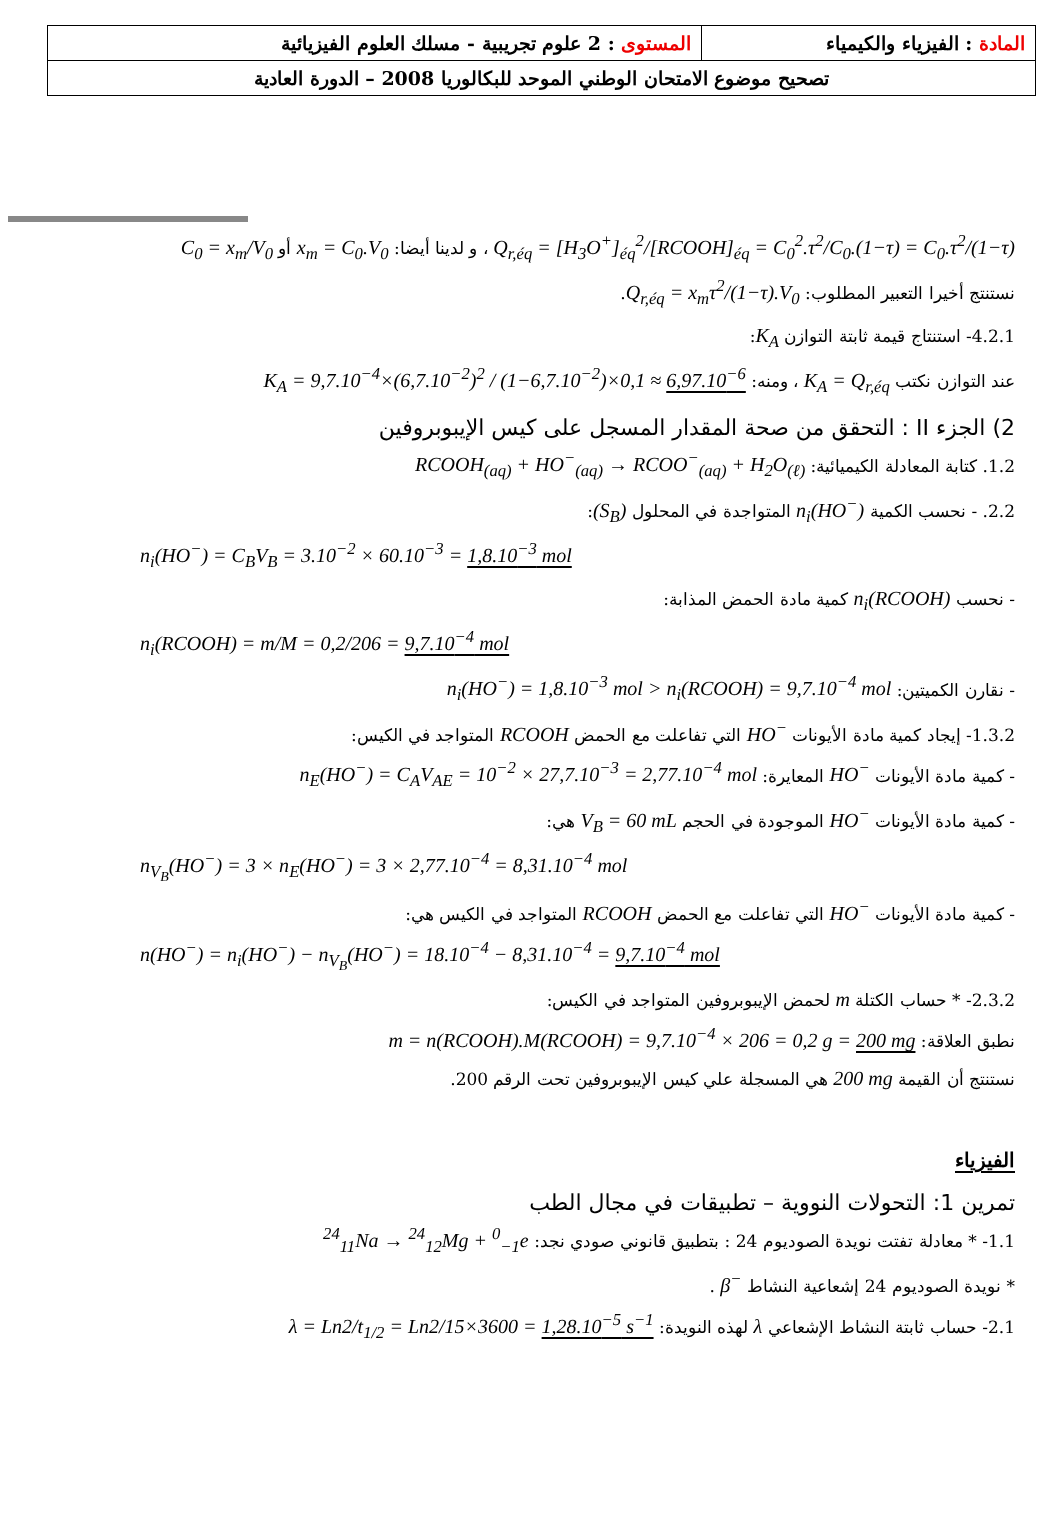| المادة : الفيزياء والكيمياء | المستوى : 2 علوم تجريبية - مسلك العلوم الفيزيائية |
| تصحيح موضوع الامتحان الوطني الموحد للبكالوريا 2008 – الدورة العادية | |
Q<sub>r,éq</sub> = [H<sub>3</sub>O<sup>+</sup>]<sub>éq</sub><sup>2</sup>/[RCOOH]<sub>éq</sub> = C<sub>0</sub><sup>2</sup>.τ<sup>2</sup>/C<sub>0</sub>.(1−τ) = C<sub>0</sub>.τ<sup>2</sup>/(1−τ) ، و لدينا أيضا: x<sub>m</sub> = C<sub>0</sub>.V<sub>0</sub> أو C<sub>0</sub> = x<sub>m</sub>/V<sub>0</sub>
نستنتج أخيرا التعبير المطلوب: Q<sub>r,éq</sub> = x<sub>m</sub>τ<sup>2</sup>/(1−τ).V<sub>0</sub>.
4.2.1- استنتاج قيمة ثابتة التوازن K<sub>A</sub>:
عند التوازن نكتب K<sub>A</sub> = Q<sub>r,éq</sub> ، ومنه: K<sub>A</sub> = 9,7.10<sup>−4</sup>×(6,7.10<sup>−2</sup>)<sup>2</sup> / (1−6,7.10<sup>−2</sup>)×0,1 ≈ 6,97.10<sup>−6</sup>
2) الجزء II : التحقق من صحة المقدار المسجل على كيس الإيبوبروفين
1.2. كتابة المعادلة الكيميائية: RCOOH<sub>(aq)</sub> + HO<sup>−</sup><sub>(aq)</sub> → RCOO<sup>−</sup><sub>(aq)</sub> + H<sub>2</sub>O<sub>(ℓ)</sub>
2.2. - نحسب الكمية n<sub>i</sub>(HO<sup>−</sup>) المتواجدة في المحلول (S<sub>B</sub>):
n<sub>i</sub>(HO<sup>−</sup>) = C<sub>B</sub>V<sub>B</sub> = 3.10<sup>−2</sup> × 60.10<sup>−3</sup> = 1,8.10<sup>−3</sup> mol
- نحسب n<sub>i</sub>(RCOOH) كمية مادة الحمض المذابة:
n<sub>i</sub>(RCOOH) = m/M = 0,2/206 = 9,7.10<sup>−4</sup> mol
- نقارن الكميتين: n<sub>i</sub>(HO<sup>−</sup>) = 1,8.10<sup>−3</sup> mol > n<sub>i</sub>(RCOOH) = 9,7.10<sup>−4</sup> mol
1.3.2- إيجاد كمية مادة الأيونات HO<sup>−</sup> التي تفاعلت مع الحمض RCOOH المتواجد في الكيس:
- كمية مادة الأيونات HO<sup>−</sup> المعايرة: n<sub>E</sub>(HO<sup>−</sup>) = C<sub>A</sub>V<sub>AE</sub> = 10<sup>−2</sup> × 27,7.10<sup>−3</sup> = 2,77.10<sup>−4</sup> mol
- كمية مادة الأيونات HO<sup>−</sup> الموجودة في الحجم V<sub>B</sub> = 60 mL هي:
n<sub>V<sub>B</sub></sub>(HO<sup>−</sup>) = 3 × n<sub>E</sub>(HO<sup>−</sup>) = 3 × 2,77.10<sup>−4</sup> = 8,31.10<sup>−4</sup> mol
- كمية مادة الأيونات HO<sup>−</sup> التي تفاعلت مع الحمض RCOOH المتواجد في الكيس هي:
n(HO<sup>−</sup>) = n<sub>i</sub>(HO<sup>−</sup>) − n<sub>V<sub>B</sub></sub>(HO<sup>−</sup>) = 18.10<sup>−4</sup> − 8,31.10<sup>−4</sup> = 9,7.10<sup>−4</sup> mol
2.3.2- * حساب الكتلة m لحمض الإيبوبروفين المتواجد في الكيس:
نطبق العلاقة: m = n(RCOOH).M(RCOOH) = 9,7.10<sup>−4</sup> × 206 = 0,2 g = 200 mg
نستنتج أن القيمة 200 mg هي المسجلة علي كيس الإيبوبروفين تحت الرقم 200.
الفيزياء
تمرين 1: التحولات النووية – تطبيقات في مجال الطب
1.1- * معادلة تفتت نويدة الصوديوم 24 : بتطبيق قانوني صودي نجد: <sup>24</sup><sub>11</sub>Na → <sup>24</sup><sub>12</sub>Mg + <sup>0</sup><sub>−1</sub>e
* نويدة الصوديوم 24 إشعاعية النشاط β<sup>−</sup> .
2.1- حساب ثابتة النشاط الإشعاعي λ لهذه النويدة: λ = Ln2/t<sub>1/2</sub> = Ln2/15×3600 = 1,28.10<sup>−5</sup> s<sup>−1</sup>